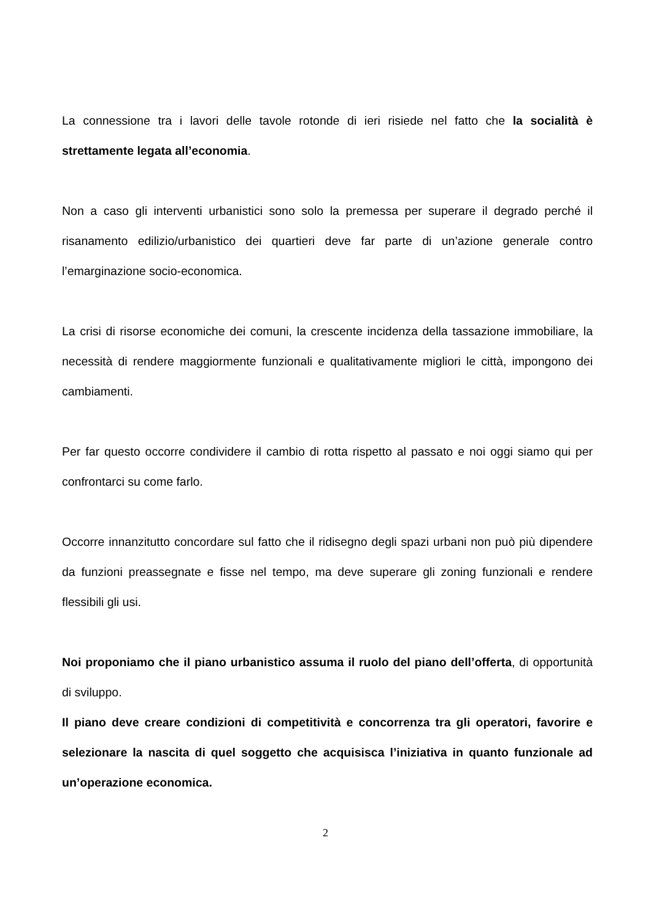La connessione tra i lavori delle tavole rotonde di ieri risiede nel fatto che la socialità è strettamente legata all’economia.
Non a caso gli interventi urbanistici sono solo la premessa per superare il degrado perché il risanamento edilizio/urbanistico dei quartieri deve far parte di un’azione generale contro l’emarginazione socio-economica.
La crisi di risorse economiche dei comuni, la crescente incidenza della tassazione immobiliare, la necessità di rendere maggiormente funzionali e qualitativamente migliori le città, impongono dei cambiamenti.
Per far questo occorre condividere il cambio di rotta rispetto al passato e noi oggi siamo qui per confrontarci su come farlo.
Occorre innanzitutto concordare sul fatto che il ridisegno degli spazi urbani non può più dipendere da funzioni preassegnate e fisse nel tempo, ma deve superare gli zoning funzionali e rendere flessibili gli usi.
Noi proponiamo che il piano urbanistico assuma il ruolo del piano dell’offerta, di opportunità di sviluppo.
Il piano deve creare condizioni di competitività e concorrenza tra gli operatori, favorire e selezionare la nascita di quel soggetto che acquisisca l’iniziativa in quanto funzionale ad un’operazione economica.
2